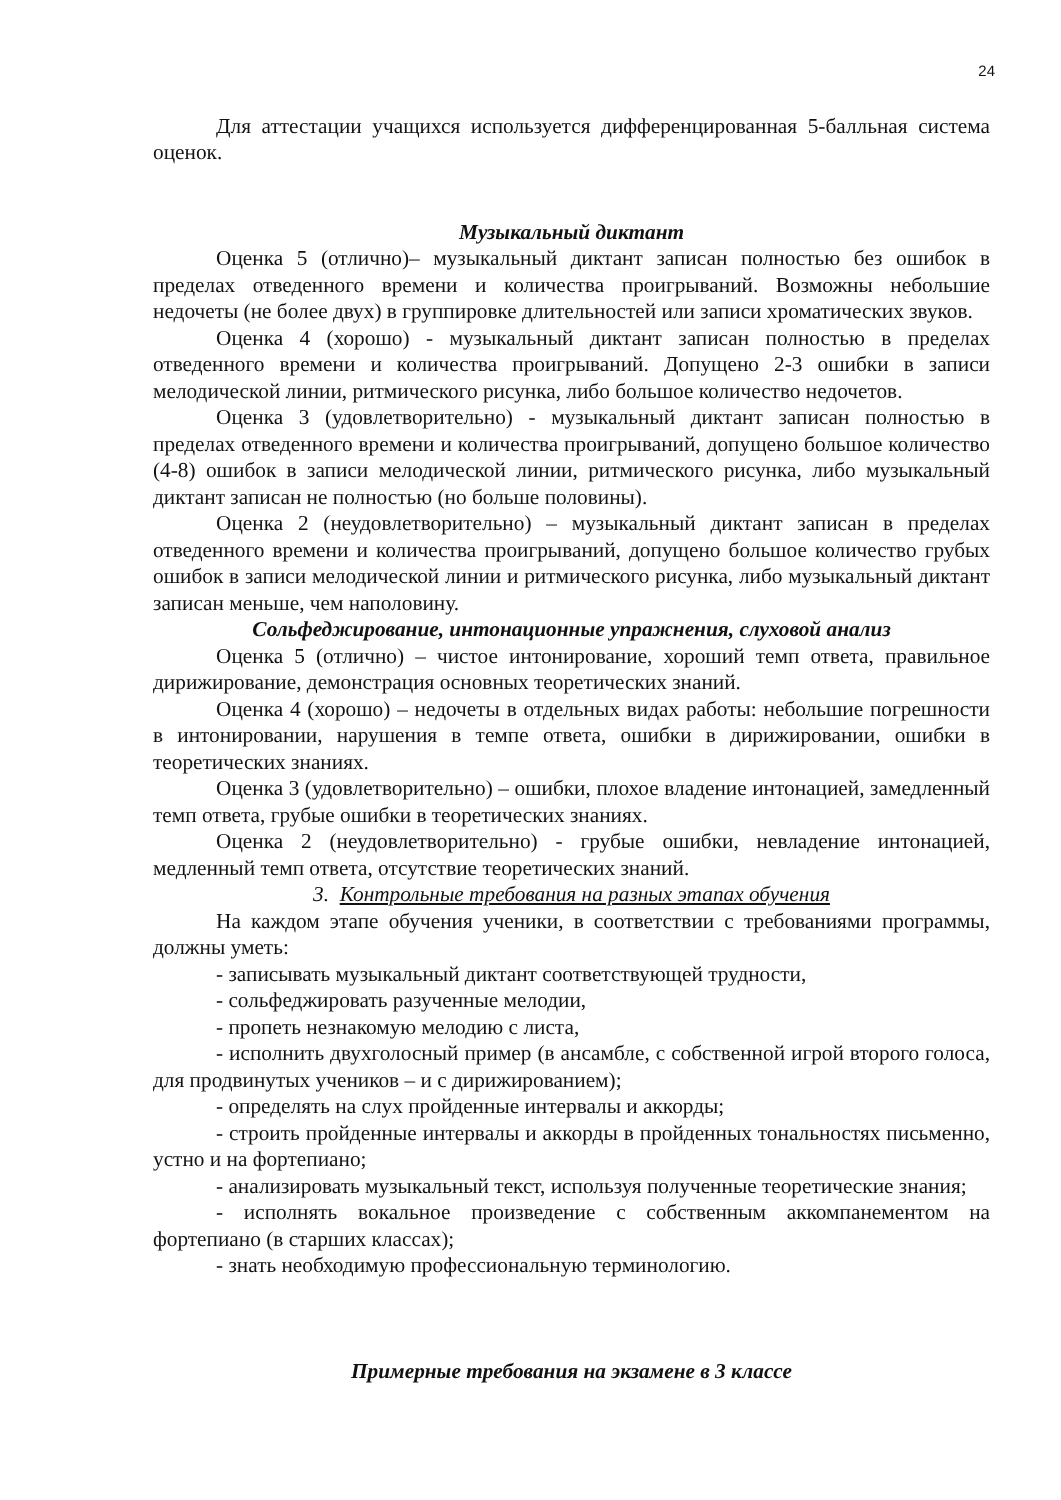24
Для аттестации учащихся используется дифференцированная 5-балльная система оценок.
Музыкальный диктант
Оценка 5 (отлично)– музыкальный диктант записан полностью без ошибок в пределах отведенного времени и количества проигрываний. Возможны небольшие недочеты (не более двух) в группировке длительностей или записи хроматических звуков.
Оценка 4 (хорошо) - музыкальный диктант записан полностью в пределах отведенного времени и количества проигрываний. Допущено 2-3 ошибки в записи мелодической линии, ритмического рисунка, либо большое количество недочетов.
Оценка 3 (удовлетворительно) - музыкальный диктант записан полностью в пределах отведенного времени и количества проигрываний, допущено большое количество (4-8) ошибок в записи мелодической линии, ритмического рисунка, либо музыкальный диктант записан не полностью (но больше половины).
Оценка 2 (неудовлетворительно) – музыкальный диктант записан в пределах отведенного времени и количества проигрываний, допущено большое количество грубых ошибок в записи мелодической линии и ритмического рисунка, либо музыкальный диктант записан меньше, чем наполовину.
Сольфеджирование, интонационные упражнения, слуховой анализ
Оценка 5 (отлично) – чистое интонирование, хороший темп ответа, правильное дирижирование, демонстрация основных теоретических знаний.
Оценка 4 (хорошо) – недочеты в отдельных видах работы: небольшие погрешности в интонировании, нарушения в темпе ответа, ошибки в дирижировании, ошибки в теоретических знаниях.
Оценка 3 (удовлетворительно) – ошибки, плохое владение интонацией, замедленный темп ответа, грубые ошибки в теоретических знаниях.
Оценка 2 (неудовлетворительно) - грубые ошибки, невладение интонацией, медленный темп ответа, отсутствие теоретических знаний.
3. Контрольные требования на разных этапах обучения
На каждом этапе обучения ученики, в соответствии с требованиями программы, должны уметь:
- записывать музыкальный диктант соответствующей трудности,
- сольфеджировать разученные мелодии,
- пропеть незнакомую мелодию с листа,
- исполнить двухголосный пример (в ансамбле, с собственной игрой второго голоса, для продвинутых учеников – и с дирижированием);
- определять на слух пройденные интервалы и аккорды;
- строить пройденные интервалы и аккорды в пройденных тональностях письменно, устно и на фортепиано;
- анализировать музыкальный текст, используя полученные теоретические знания;
- исполнять вокальное произведение с собственным аккомпанементом на фортепиано (в старших классах);
- знать необходимую профессиональную терминологию.
Примерные требования на экзамене в 3 классе